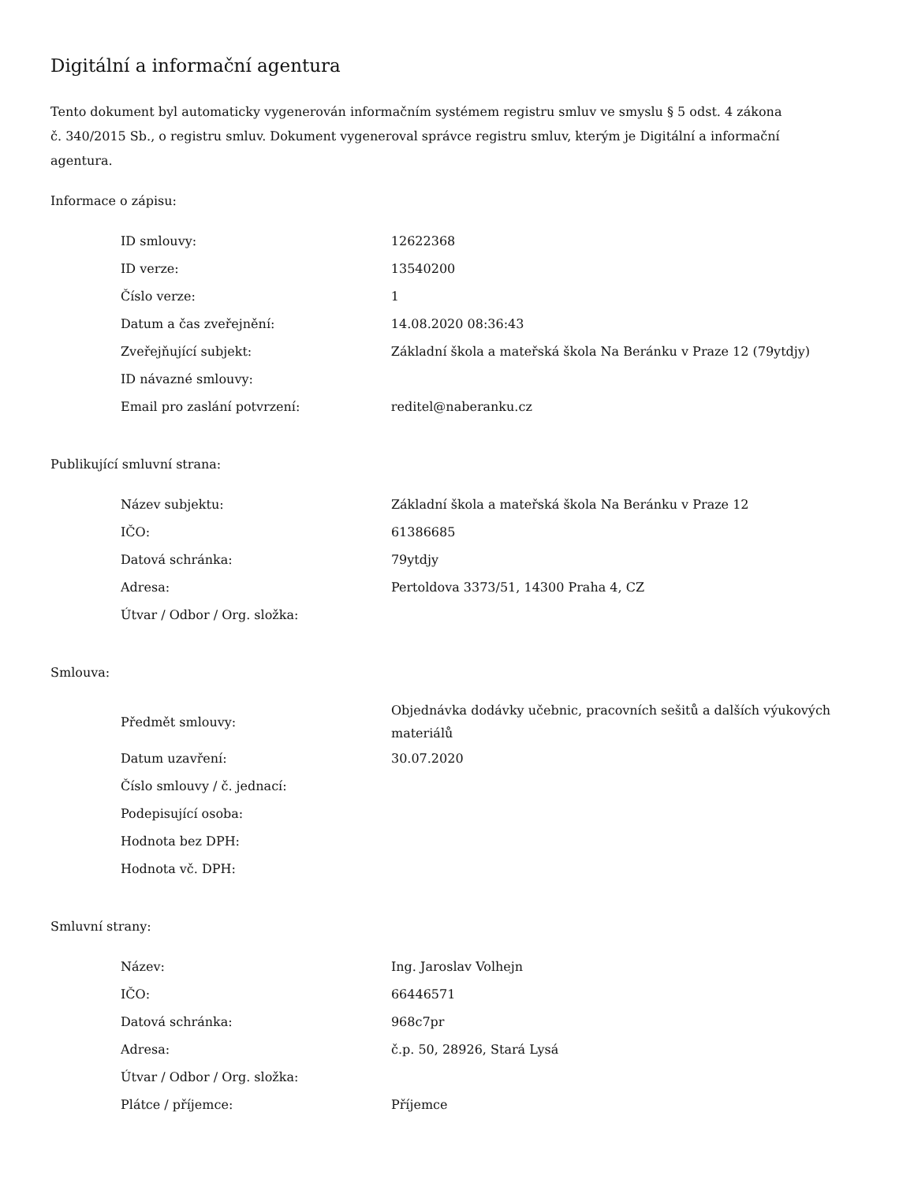Digitální a informační agentura
Tento dokument byl automaticky vygenerován informačním systémem registru smluv ve smyslu § 5 odst. 4 zákona
č. 340/2015 Sb., o registru smluv. Dokument vygeneroval správce registru smluv, kterým je Digitální a informační agentura.
Informace o zápisu:
| ID smlouvy: | 12622368 |
| ID verze: | 13540200 |
| Číslo verze: | 1 |
| Datum a čas zveřejnění: | 14.08.2020 08:36:43 |
| Zveřejňující subjekt: | Základní škola a mateřská škola Na Beránku v Praze 12 (79ytdjy) |
| ID návazné smlouvy: | |
| Email pro zaslání potvrzení: | reditel@naberanku.cz |
Publikující smluvní strana:
| Název subjektu: | Základní škola a mateřská škola Na Beránku v Praze 12 |
| IČO: | 61386685 |
| Datová schránka: | 79ytdjy |
| Adresa: | Pertoldova 3373/51, 14300 Praha 4, CZ |
| Útvar / Odbor / Org. složka: | |
Smlouva:
| Předmět smlouvy: | Objednávka dodávky učebnic, pracovních sešitů a dalších výukových materiálů |
| Datum uzavření: | 30.07.2020 |
| Číslo smlouvy / č. jednací: | |
| Podepisující osoba: | |
| Hodnota bez DPH: | |
| Hodnota vč. DPH: | |
Smluvní strany:
| Název: | Ing. Jaroslav Volhejn |
| IČO: | 66446571 |
| Datová schránka: | 968c7pr |
| Adresa: | č.p. 50, 28926, Stará Lysá |
| Útvar / Odbor / Org. složka: | |
| Plátce / příjemce: | Příjemce |